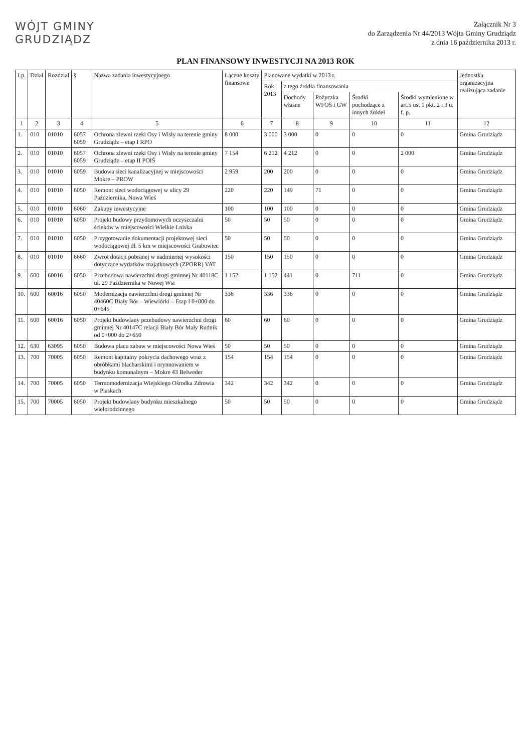WÓJT GMINY
GRUDZIĄDZ
Załącznik Nr 3
do Zarządzenia Nr 44/2013 Wójta Gminy Grudziądz
z dnia 16 października 2013 r.
PLAN FINANSOWY INWESTYCJI NA 2013 ROK
| Lp. | Dział | Rozdział | § | Nazwa zadania inwestycyjnego | Łączne koszty finansowe | Planowane wydatki w 2013 r. | | | | | Jednostka organizacyjna realizująca zadanie |
| --- | --- | --- | --- | --- | --- | --- | --- | --- | --- | --- | --- |
| | | | | | | Rok 2013 | z tego źródła finansowania | | | | |
| | | | | | | | Dochody własne | Pożyczka WFOŚ i GW | Środki pochodzące z innych źródeł | Środki wymienione w art.5 ust 1 pkt. 2 i 3 u. f. p. | |
| 1 | 2 | 3 | 4 | 5 | 6 | 7 | 8 | 9 | 10 | 11 | 12 |
| 1. | 010 | 01010 | 6057 6059 | Ochrona zlewni rzeki Osy i Wisły na terenie gminy Grudziądz – etap I RPO | 8 000 | 3 000 | 3 000 | 0 | 0 | 0 | Gmina Grudziądz |
| 2. | 010 | 01010 | 6057 6059 | Ochrona zlewni rzeki Osy i Wisły na terenie gminy Grudziądz – etap II POIŚ | 7 154 | 6 212 | 4 212 | 0 | 0 | 2 000 | Gmina Grudziądz |
| 3. | 010 | 01010 | 6059 | Budowa sieci kanalizacyjnej w miejscowości Mokre – PROW | 2 959 | 200 | 200 | 0 | 0 | 0 | Gmina Grudziądz |
| 4. | 010 | 01010 | 6050 | Remont sieci wodociągowej w ulicy 29 Października, Nowa Wieś | 220 | 220 | 149 | 71 | 0 | 0 | Gmina Grudziądz |
| 5. | 010 | 01010 | 6060 | Zakupy inwestycyjne | 100 | 100 | 100 | 0 | 0 | 0 | Gmina Grudziądz |
| 6. | 010 | 01010 | 6050 | Projekt budowy przydomowych oczyszczalni ścieków w miejscowości Wielkie Lniska | 50 | 50 | 50 | 0 | 0 | 0 | Gmina Grudziądz |
| 7. | 010 | 01010 | 6050 | Przygotowanie dokumentacji projektowej sieci wodociągowej dł. 5 km w miejscowości Grabowiec | 50 | 50 | 50 | 0 | 0 | 0 | Gmina Grudziądz |
| 8. | 010 | 01010 | 6660 | Zwrot dotacji pobranej w nadmiernej wysokości dotyczące wydatków majątkowych (ZPORR) VAT | 150 | 150 | 150 | 0 | 0 | 0 | Gmina Grudziądz |
| 9. | 600 | 60016 | 6050 | Przebudowa nawierzchni drogi gminnej Nr 40118C ul. 29 Października w Nowej Wsi | 1 152 | 1 152 | 441 | 0 | 711 | 0 | Gmina Grudziądz |
| 10. | 600 | 60016 | 6050 | Modernizacja nawierzchni drogi gminnej Nr 40460C Biały Bór – Wiewiórki – Etap I 0+000 do 0+645 | 336 | 336 | 336 | 0 | 0 | 0 | Gmina Grudziądz |
| 11. | 600 | 60016 | 6050 | Projekt budowlany przebudowy nawierzchni drogi gminnej Nr 40147C relacji Biały Bór Mały Rudnik od 0+000 do 2+650 | 60 | 60 | 60 | 0 | 0 | 0 | Gmina Grudziądz |
| 12. | 630 | 63095 | 6050 | Budowa placu zabaw w miejscowości Nowa Wieś | 50 | 50 | 50 | 0 | 0 | 0 | Gmina Grudziądz |
| 13. | 700 | 70005 | 6050 | Remont kapitalny pokrycia dachowego wraz z obróbkami blacharskimi i orynnowaniem w budynku komunalnym – Mokre 43 Belweder | 154 | 154 | 154 | 0 | 0 | 0 | Gmina Grudziądz |
| 14. | 700 | 70005 | 6050 | Termomodernizacja Wiejskiego Ośrodka Zdrowia w Piaskach | 342 | 342 | 342 | 0 | 0 | 0 | Gmina Grudziądz |
| 15. | 700 | 70005 | 6050 | Projekt budowlany budynku mieszkalnego wielorodzinnego | 50 | 50 | 50 | 0 | 0 | 0 | Gmina Grudziądz |